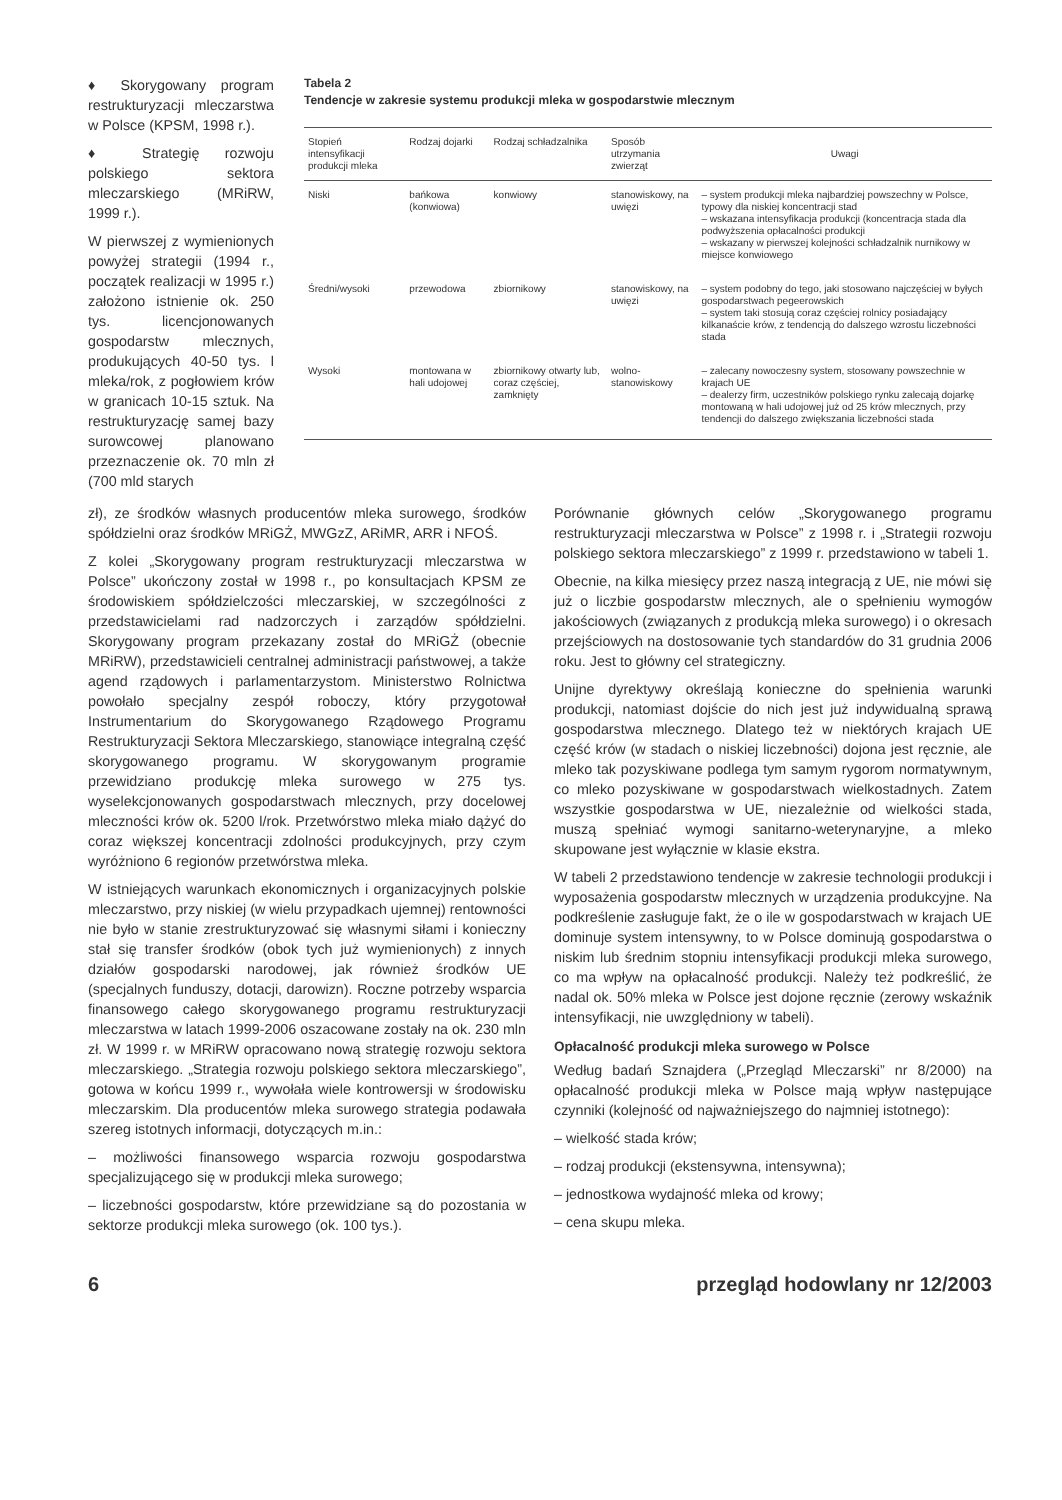♦ Skorygowany program restrukturyzacji mleczarstwa w Polsce (KPSM, 1998 r.).
♦ Strategię rozwoju polskiego sektora mleczarskiego (MRiRW, 1999 r.).
W pierwszej z wymienionych powyżej strategii (1994 r., początek realizacji w 1995 r.) założono istnienie ok. 250 tys. licencjonowanych gospodarstw mlecznych, produkujących 40-50 tys. l mleka/rok, z pogłowiem krów w granicach 10-15 sztuk. Na restrukturyzację samej bazy surowcowej planowano przeznaczenie ok. 70 mln zł (700 mld starych
Tabela 2
Tendencje w zakresie systemu produkcji mleka w gospodarstwie mlecznym
| Stopień intensyfikacji produkcji mleka | Rodzaj dojarki | Rodzaj schładzalnika | Sposób utrzymania zwierząt | Uwagi |
| --- | --- | --- | --- | --- |
| Niski | bańkowa (konwiowa) | konwiowy | stanowiskowy, na uwięzi | – system produkcji mleka najbardziej powszechny w Polsce, typowy dla niskiej koncentracji stad – wskazana intensyfikacja produkcji (koncentracja stada dla podwyższenia opłacalności produkcji – wskazany w pierwszej kolejności schładzalnik nurnikowy w miejsce konwiowego |
| Średni/wysoki | przewodowa | zbiornikowy | stanowiskowy, na uwięzi | – system podobny do tego, jaki stosowano najczęściej w byłych gospodarstwach pegeerowskich – system taki stosują coraz częściej rolnicy posiadający kilkanaście krów, z tendencją do dalszego wzrostu liczebności stada |
| Wysoki | montowana w hali udojowej | zbiornikowy otwarty lub, coraz częściej, zamknięty | wolno-stanowiskowy | – zalecany nowoczesny system, stosowany powszechnie w krajach UE – dealerzy firm, uczestników polskiego rynku zalecają dojarkę montowaną w hali udojowej już od 25 krów mlecznych, przy tendencji do dalszego zwiększania liczebności stada |
zł), ze środków własnych producentów mleka surowego, środków spółdzielni oraz środków MRiGŻ, MWGzZ, ARiMR, ARR i NFOŚ.
Z kolei „Skorygowany program restrukturyzacji mleczarstwa w Polsce” ukończony został w 1998 r., po konsultacjach KPSM ze środowiskiem spółdzielczości mleczarskiej, w szczególności z przedstawicielami rad nadzorczych i zarządów spółdzielni. Skorygowany program przekazany został do MRiGŻ (obecnie MRiRW), przedstawicieli centralnej administracji państwowej, a także agend rządowych i parlamentarzystom. Ministerstwo Rolnictwa powołało specjalny zespół roboczy, który przygotował Instrumentarium do Skorygowanego Rządowego Programu Restrukturyzacji Sektora Mleczarskiego, stanowiące integralną część skorygowanego programu. W skorygowanym programie przewidziano produkcję mleka surowego w 275 tys. wyselekcjonowanych gospodarstwach mlecznych, przy docelowej mleczności krów ok. 5200 l/rok. Przetwórstwo mleka miało dążyć do coraz większej koncentracji zdolności produkcyjnych, przy czym wyróżniono 6 regionów przetwórstwa mleka.
W istniejących warunkach ekonomicznych i organizacyjnych polskie mleczarstwo, przy niskiej (w wielu przypadkach ujemnej) rentowności nie było w stanie zrestrukturyzować się własnymi siłami i konieczny stał się transfer środków (obok tych już wymienionych) z innych działów gospodarski narodowej, jak również środków UE (specjalnych funduszy, dotacji, darowizn). Roczne potrzeby wsparcia finansowego całego skorygowanego programu restrukturyzacji mleczarstwa w latach 1999-2006 oszacowane zostały na ok. 230 mln zł. W 1999 r. w MRiRW opracowano nową strategię rozwoju sektora mleczarskiego. „Strategia rozwoju polskiego sektora mleczarskiego”, gotowa w końcu 1999 r., wywołała wiele kontrowersji w środowisku mleczarskim. Dla producentów mleka surowego strategia podawała szereg istotnych informacji, dotyczących m.in.:
– możliwości finansowego wsparcia rozwoju gospodarstwa specjalizującego się w produkcji mleka surowego;
– liczebności gospodarstw, które przewidziane są do pozostania w sektorze produkcji mleka surowego (ok. 100 tys.).
Porównanie głównych celów „Skorygowanego programu restrukturyzacji mleczarstwa w Polsce” z 1998 r. i „Strategii rozwoju polskiego sektora mleczarskiego” z 1999 r. przedstawiono w tabeli 1.
Obecnie, na kilka miesięcy przez naszą integracją z UE, nie mówi się już o liczbie gospodarstw mlecznych, ale o spełnieniu wymogów jakościowych (związanych z produkcją mleka surowego) i o okresach przejściowych na dostosowanie tych standardów do 31 grudnia 2006 roku. Jest to główny cel strategiczny.
Unijne dyrektywy określają konieczne do spełnienia warunki produkcji, natomiast dojście do nich jest już indywidualną sprawą gospodarstwa mlecznego. Dlatego też w niektórych krajach UE część krów (w stadach o niskiej liczebności) dojona jest ręcznie, ale mleko tak pozyskiwane podlega tym samym rygorom normatywnym, co mleko pozyskiwane w gospodarstwach wielkostadnych. Zatem wszystkie gospodarstwa w UE, niezależnie od wielkości stada, muszą spełniać wymogi sanitarno-weterynaryjne, a mleko skupowane jest wyłącznie w klasie ekstra.
W tabeli 2 przedstawiono tendencje w zakresie technologii produkcji i wyposażenia gospodarstw mlecznych w urządzenia produkcyjne. Na podkreślenie zasługuje fakt, że o ile w gospodarstwach w krajach UE dominuje system intensywny, to w Polsce dominują gospodarstwa o niskim lub średnim stopniu intensyfikacji produkcji mleka surowego, co ma wpływ na opłacalność produkcji. Należy też podkreślić, że nadal ok. 50% mleka w Polsce jest dojone ręcznie (zerowy wskaźnik intensyfikacji, nie uwzględniony w tabeli).
Opłacalność produkcji mleka surowego w Polsce
Według badań Sznajdera („Przegląd Mleczarski” nr 8/2000) na opłacalność produkcji mleka w Polsce mają wpływ następujące czynniki (kolejność od najważniejszego do najmniej istotnego):
– wielkość stada krów;
– rodzaj produkcji (ekstensywna, intensywna);
– jednostkowa wydajność mleka od krowy;
– cena skupu mleka.
6 przegląd hodowlany nr 12/2003